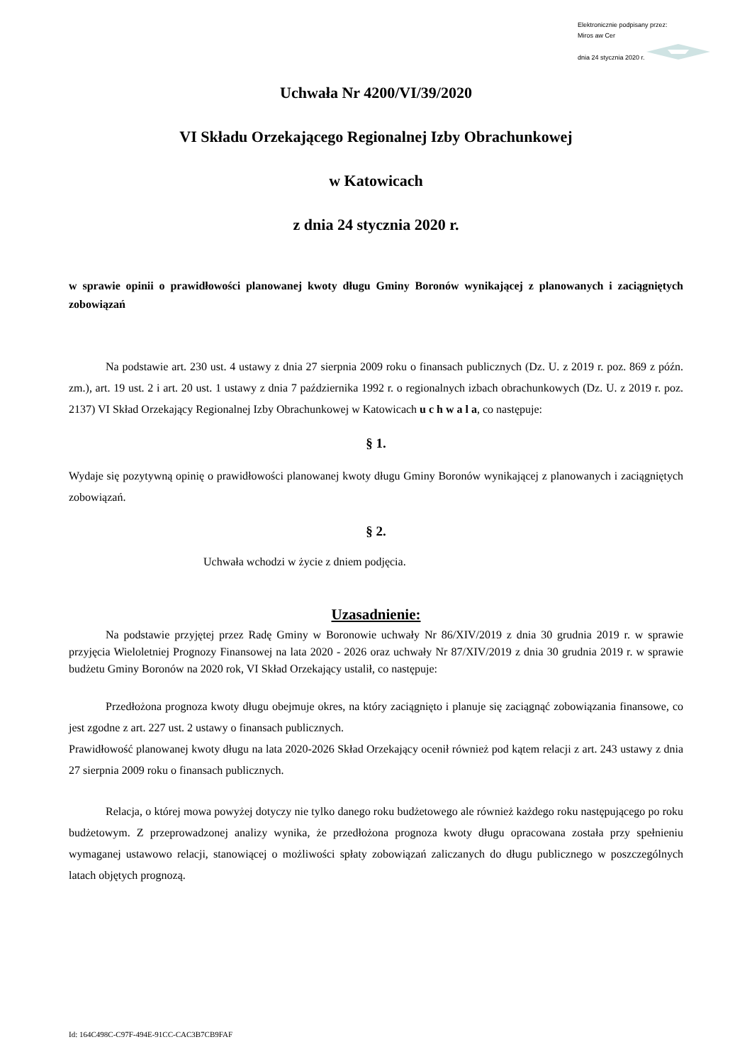Elektronicznie podpisany przez:
Miros aw Cer
dnia 24 stycznia 2020 r.
Uchwała Nr 4200/VI/39/2020
VI Składu Orzekającego Regionalnej Izby Obrachunkowej
w Katowicach
z dnia 24 stycznia 2020 r.
w sprawie opinii o prawidłowości planowanej kwoty długu Gminy Boronów wynikającej z planowanych i zaciągniętych zobowiązań
Na podstawie art. 230 ust. 4 ustawy z dnia 27 sierpnia 2009 roku o finansach publicznych (Dz. U. z 2019 r. poz. 869 z późn. zm.), art. 19 ust. 2 i art. 20 ust. 1 ustawy z dnia 7 października 1992 r. o regionalnych izbach obrachunkowych (Dz. U. z 2019 r. poz. 2137) VI Skład Orzekający Regionalnej Izby Obrachunkowej w Katowicach u c h w a l a, co następuje:
§ 1.
Wydaje się pozytywną opinię o prawidłowości planowanej kwoty długu Gminy Boronów wynikającej z planowanych i zaciągniętych zobowiązań.
§ 2.
Uchwała wchodzi w życie z dniem podjęcia.
Uzasadnienie:
Na podstawie przyjętej przez Radę Gminy w Boronowie uchwały Nr 86/XIV/2019 z dnia 30 grudnia 2019 r. w sprawie przyjęcia Wieloletniej Prognozy Finansowej na lata 2020 - 2026 oraz uchwały Nr 87/XIV/2019 z dnia 30 grudnia 2019 r. w sprawie budżetu Gminy Boronów na 2020 rok, VI Skład Orzekający ustalił, co następuje:
Przedłożona prognoza kwoty długu obejmuje okres, na który zaciągnięto i planuje się zaciągnąć zobowiązania finansowe, co jest zgodne z art. 227 ust. 2 ustawy o finansach publicznych.
Prawidłowość planowanej kwoty długu na lata 2020-2026 Skład Orzekający ocenił również pod kątem relacji z art. 243 ustawy z dnia 27 sierpnia 2009 roku o finansach publicznych.
Relacja, o której mowa powyżej dotyczy nie tylko danego roku budżetowego ale również każdego roku następującego po roku budżetowym. Z przeprowadzonej analizy wynika, że przedłożona prognoza kwoty długu opracowana została przy spełnieniu wymaganej ustawowo relacji, stanowiącej o możliwości spłaty zobowiązań zaliczanych do długu publicznego w poszczególnych latach objętych prognozą.
Id: 164C498C-C97F-494E-91CC-CAC3B7CB9FAF